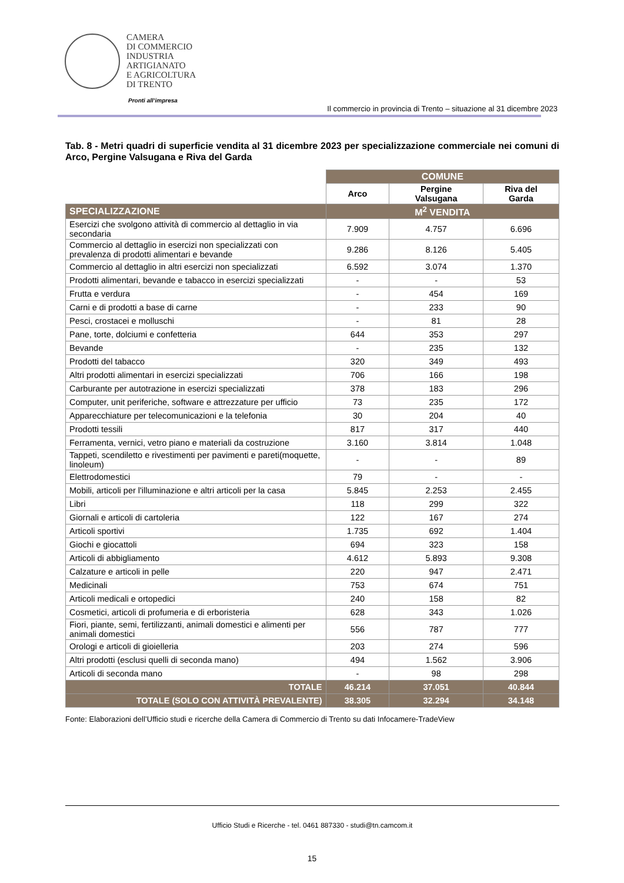CAMERA
DI COMMERCIO
INDUSTRIA
ARTIGIANATO
E AGRICOLTURA
DI TRENTO
Pronti all’impresa
Il commercio in provincia di Trento – situazione al 31 dicembre 2023
Tab. 8 - Metri quadri di superficie vendita al 31 dicembre 2023 per specializzazione commerciale nei comuni di Arco, Pergine Valsugana e Riva del Garda
| | COMUNE | | |
| | Arco | Pergine Valsugana | Riva del Garda |
| SPECIALIZZAZIONE | M<sup>2</sup> VENDITA | | |
| Esercizi che svolgono attività di commercio al dettaglio in via secondaria | 7.909 | 4.757 | 6.696 |
| Commercio al dettaglio in esercizi non specializzati con prevalenza di prodotti alimentari e bevande | 9.286 | 8.126 | 5.405 |
| Commercio al dettaglio in altri esercizi non specializzati | 6.592 | 3.074 | 1.370 |
| Prodotti alimentari, bevande e tabacco in esercizi specializzati | - | - | 53 |
| Frutta e verdura | - | 454 | 169 |
| Carni e di prodotti a base di carne | - | 233 | 90 |
| Pesci, crostacei e molluschi | - | 81 | 28 |
| Pane, torte, dolciumi e confetteria | 644 | 353 | 297 |
| Bevande | - | 235 | 132 |
| Prodotti del tabacco | 320 | 349 | 493 |
| Altri prodotti alimentari in esercizi specializzati | 706 | 166 | 198 |
| Carburante per autotrazione in esercizi specializzati | 378 | 183 | 296 |
| Computer, unit periferiche, software e attrezzature per ufficio | 73 | 235 | 172 |
| Apparecchiature per telecomunicazioni e la telefonia | 30 | 204 | 40 |
| Prodotti tessili | 817 | 317 | 440 |
| Ferramenta, vernici, vetro piano e materiali da costruzione | 3.160 | 3.814 | 1.048 |
| Tappeti, scendiletto e rivestimenti per pavimenti e pareti(moquette, linoleum) | - | - | 89 |
| Elettrodomestici | 79 | - | - |
| Mobili, articoli per l'illuminazione e altri articoli per la casa | 5.845 | 2.253 | 2.455 |
| Libri | 118 | 299 | 322 |
| Giornali e articoli di cartoleria | 122 | 167 | 274 |
| Articoli sportivi | 1.735 | 692 | 1.404 |
| Giochi e giocattoli | 694 | 323 | 158 |
| Articoli di abbigliamento | 4.612 | 5.893 | 9.308 |
| Calzature e articoli in pelle | 220 | 947 | 2.471 |
| Medicinali | 753 | 674 | 751 |
| Articoli medicali e ortopedici | 240 | 158 | 82 |
| Cosmetici, articoli di profumeria e di erboristeria | 628 | 343 | 1.026 |
| Fiori, piante, semi, fertilizzanti, animali domestici e alimenti per animali domestici | 556 | 787 | 777 |
| Orologi e articoli di gioielleria | 203 | 274 | 596 |
| Altri prodotti (esclusi quelli di seconda mano) | 494 | 1.562 | 3.906 |
| Articoli di seconda mano | - | 98 | 298 |
| TOTALE | 46.214 | 37.051 | 40.844 |
| TOTALE (SOLO CON ATTIVITÀ PREVALENTE) | 38.305 | 32.294 | 34.148 |
Fonte: Elaborazioni dell’Ufficio studi e ricerche della Camera di Commercio di Trento su dati Infocamere-TradeView
Ufficio Studi e Ricerche - tel. 0461 887330 - studi@tn.camcom.it
15